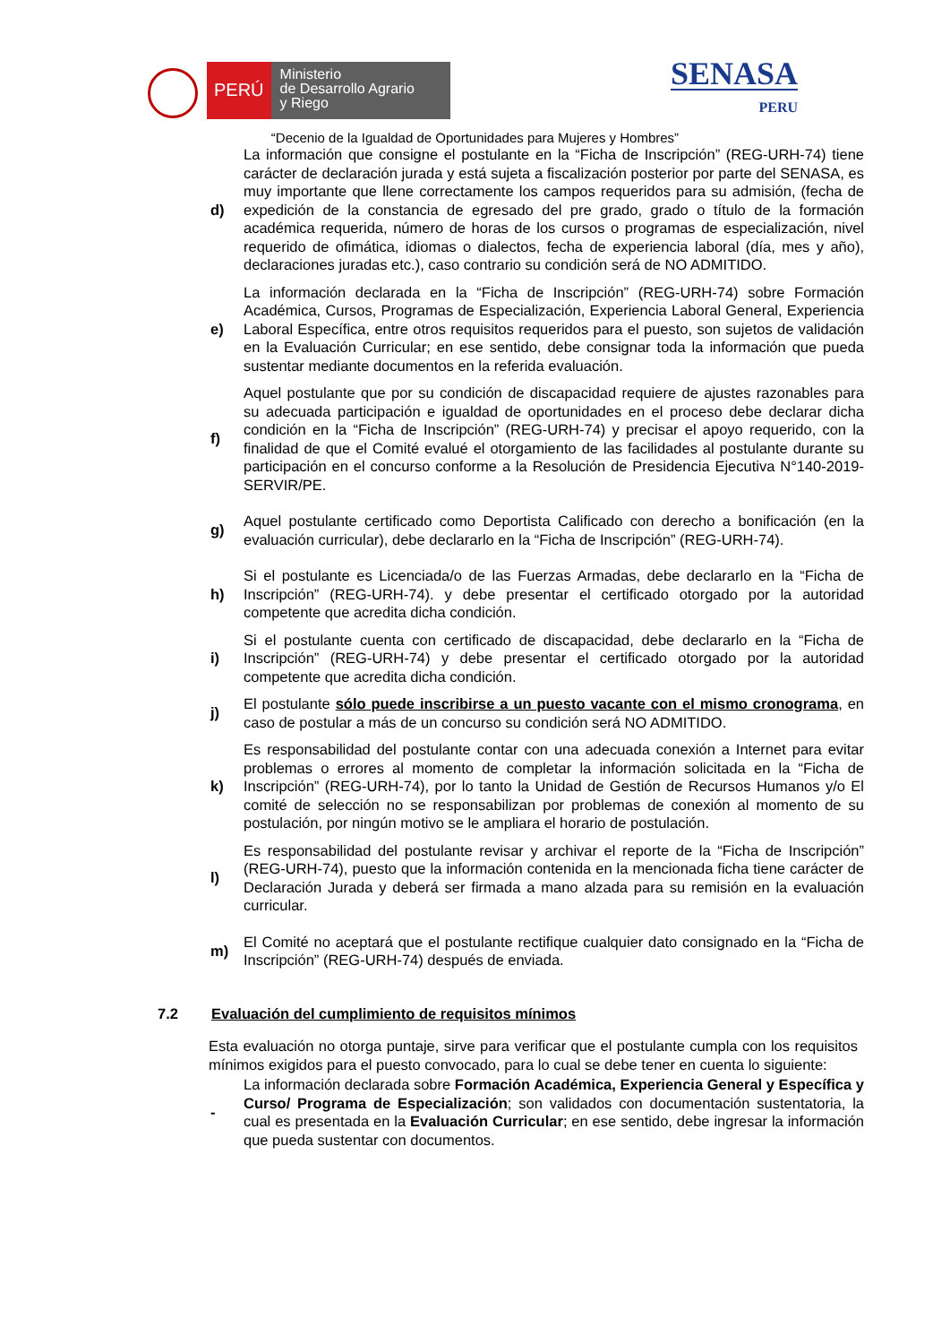PERÚ
Ministerio
de Desarrollo Agrario
y Riego
SENASA
PERU
“Decenio de la Igualdad de Oportunidades para Mujeres y Hombres”
d)
La información que consigne el postulante en la “Ficha de Inscripción” (REG-URH-74) tiene carácter de declaración jurada y está sujeta a fiscalización posterior por parte del SENASA, es muy importante que llene correctamente los campos requeridos para su admisión, (fecha de expedición de la constancia de egresado del pre grado, grado o título de la formación académica requerida, número de horas de los cursos o programas de especialización, nivel requerido de ofimática, idiomas o dialectos, fecha de experiencia laboral (día, mes y año), declaraciones juradas etc.), caso contrario su condición será de NO ADMITIDO.
e)
La información declarada en la “Ficha de Inscripción” (REG-URH-74) sobre Formación Académica, Cursos, Programas de Especialización, Experiencia Laboral General, Experiencia Laboral Específica, entre otros requisitos requeridos para el puesto, son sujetos de validación en la Evaluación Curricular; en ese sentido, debe consignar toda la información que pueda sustentar mediante documentos en la referida evaluación.
f)
Aquel postulante que por su condición de discapacidad requiere de ajustes razonables para su adecuada participación e igualdad de oportunidades en el proceso debe declarar dicha condición en la “Ficha de Inscripción” (REG-URH-74) y precisar el apoyo requerido, con la finalidad de que el Comité evalué el otorgamiento de las facilidades al postulante durante su participación en el concurso conforme a la Resolución de Presidencia Ejecutiva N°140-2019-SERVIR/PE.
g)
Aquel postulante certificado como Deportista Calificado con derecho a bonificación (en la evaluación curricular), debe declararlo en la “Ficha de Inscripción” (REG-URH-74).
h)
Si el postulante es Licenciada/o de las Fuerzas Armadas, debe declararlo en la “Ficha de Inscripción” (REG-URH-74). y debe presentar el certificado otorgado por la autoridad competente que acredita dicha condición.
i)
Si el postulante cuenta con certificado de discapacidad, debe declararlo en la “Ficha de Inscripción” (REG-URH-74) y debe presentar el certificado otorgado por la autoridad competente que acredita dicha condición.
j)
El postulante sólo puede inscribirse a un puesto vacante con el mismo cronograma, en caso de postular a más de un concurso su condición será NO ADMITIDO.
k)
Es responsabilidad del postulante contar con una adecuada conexión a Internet para evitar problemas o errores al momento de completar la información solicitada en la “Ficha de Inscripción” (REG-URH-74), por lo tanto la Unidad de Gestión de Recursos Humanos y/o El comité de selección no se responsabilizan por problemas de conexión al momento de su postulación, por ningún motivo se le ampliara el horario de postulación.
l)
Es responsabilidad del postulante revisar y archivar el reporte de la “Ficha de Inscripción” (REG-URH-74), puesto que la información contenida en la mencionada ficha tiene carácter de Declaración Jurada y deberá ser firmada a mano alzada para su remisión en la evaluación curricular.
m)
El Comité no aceptará que el postulante rectifique cualquier dato consignado en la “Ficha de Inscripción” (REG-URH-74) después de enviada.
7.2 Evaluación del cumplimiento de requisitos mínimos
Esta evaluación no otorga puntaje, sirve para verificar que el postulante cumpla con los requisitos mínimos exigidos para el puesto convocado, para lo cual se debe tener en cuenta lo siguiente:
-
La información declarada sobre Formación Académica, Experiencia General y Específica y Curso/ Programa de Especialización; son validados con documentación sustentatoria, la cual es presentada en la Evaluación Curricular; en ese sentido, debe ingresar la información que pueda sustentar con documentos.